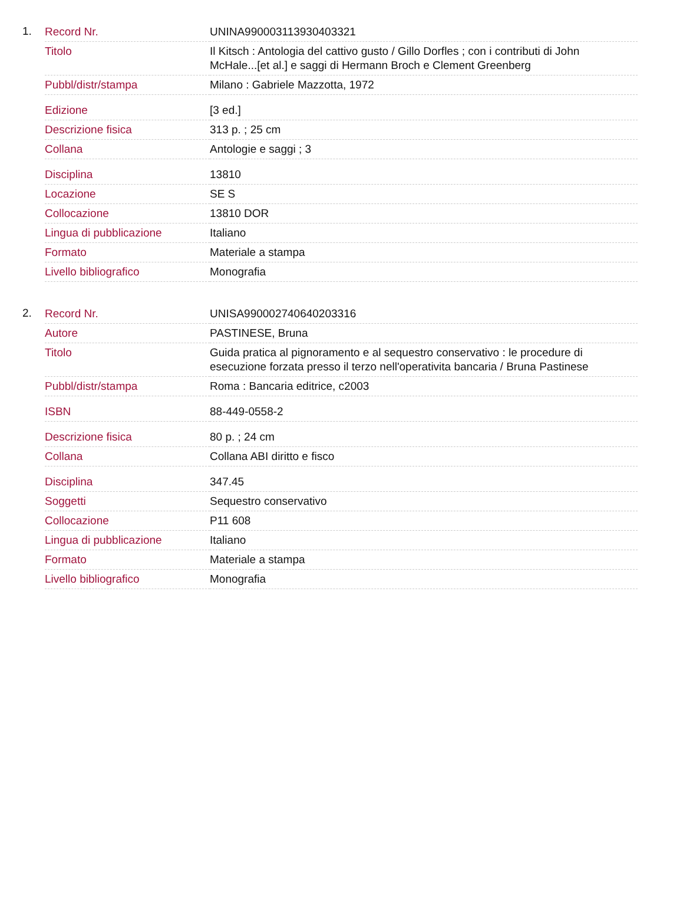1.
| Record Nr. | UNINA990003113930403321 |
| Titolo | Il Kitsch : Antologia del cattivo gusto / Gillo Dorfles ; con i contributi di John McHale...[et al.] e saggi di Hermann Broch e Clement Greenberg |
| Pubbl/distr/stampa | Milano : Gabriele Mazzotta, 1972 |
| Edizione | [3 ed.] |
| Descrizione fisica | 313 p. ; 25 cm |
| Collana | Antologie e saggi ; 3 |
| Disciplina | 13810 |
| Locazione | SE S |
| Collocazione | 13810 DOR |
| Lingua di pubblicazione | Italiano |
| Formato | Materiale a stampa |
| Livello bibliografico | Monografia |
2.
| Record Nr. | UNISA990002740640203316 |
| Autore | PASTINESE, Bruna |
| Titolo | Guida pratica al pignoramento e al sequestro conservativo : le procedure di esecuzione forzata presso il terzo nell'operativita bancaria / Bruna Pastinese |
| Pubbl/distr/stampa | Roma : Bancaria editrice, c2003 |
| ISBN | 88-449-0558-2 |
| Descrizione fisica | 80 p. ; 24 cm |
| Collana | Collana ABI diritto e fisco |
| Disciplina | 347.45 |
| Soggetti | Sequestro conservativo |
| Collocazione | P11 608 |
| Lingua di pubblicazione | Italiano |
| Formato | Materiale a stampa |
| Livello bibliografico | Monografia |